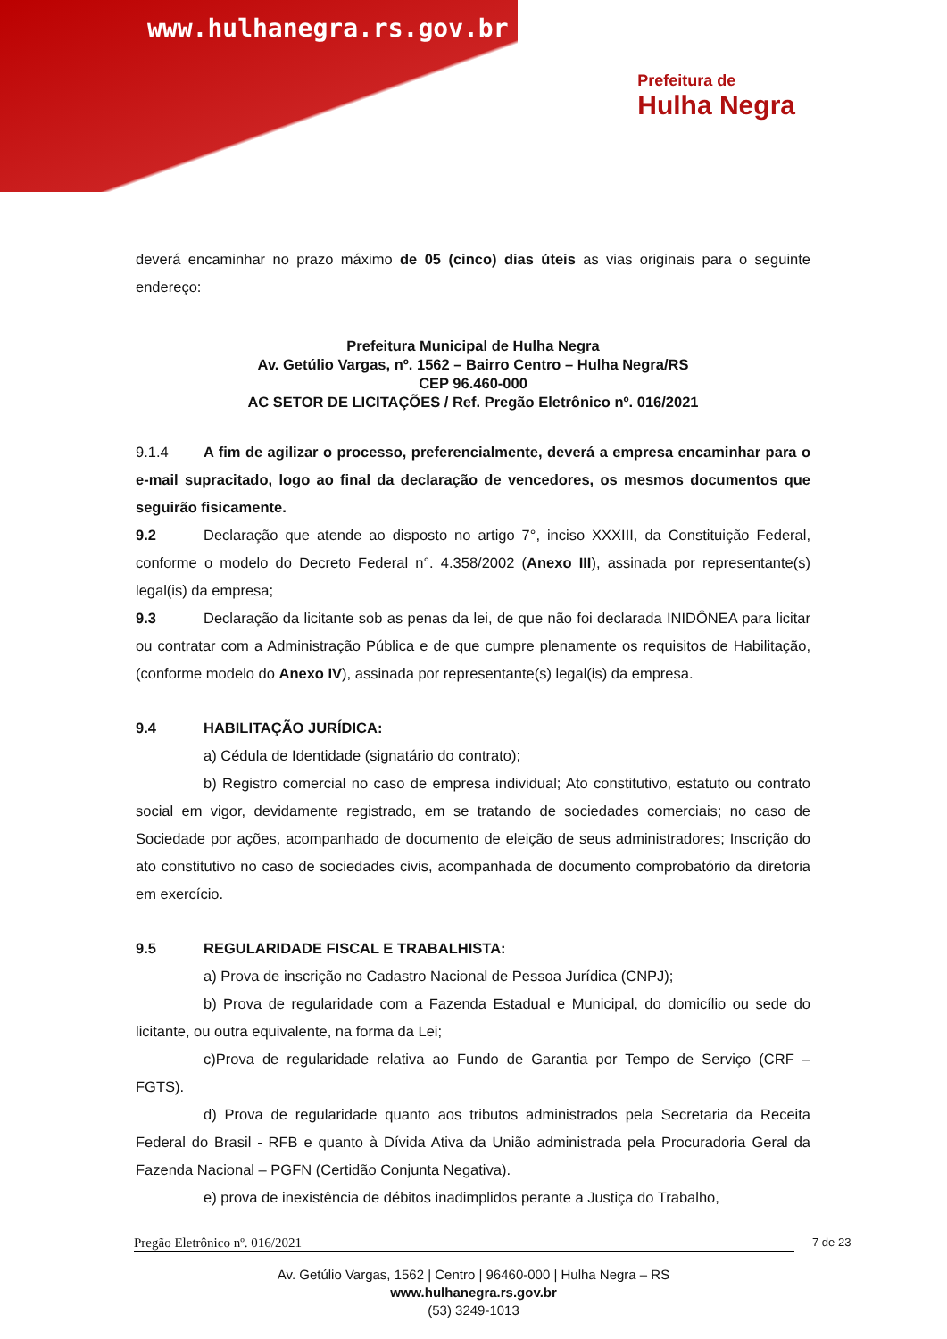www.hulhanegra.rs.gov.br
Prefeitura de
Hulha Negra
deverá encaminhar no prazo máximo de 05 (cinco) dias úteis as vias originais para o seguinte endereço:
Prefeitura Municipal de Hulha Negra
Av. Getúlio Vargas, nº. 1562 – Bairro Centro – Hulha Negra/RS
CEP 96.460-000
AC SETOR DE LICITAÇÕES / Ref. Pregão Eletrônico nº. 016/2021
9.1.4 A fim de agilizar o processo, preferencialmente, deverá a empresa encaminhar para o e-mail supracitado, logo ao final da declaração de vencedores, os mesmos documentos que seguirão fisicamente.
9.2 Declaração que atende ao disposto no artigo 7°, inciso XXXIII, da Constituição Federal, conforme o modelo do Decreto Federal n°. 4.358/2002 (Anexo III), assinada por representante(s) legal(is) da empresa;
9.3 Declaração da licitante sob as penas da lei, de que não foi declarada INIDÔNEA para licitar ou contratar com a Administração Pública e de que cumpre plenamente os requisitos de Habilitação, (conforme modelo do Anexo IV), assinada por representante(s) legal(is) da empresa.
9.4 HABILITAÇÃO JURÍDICA:
a) Cédula de Identidade (signatário do contrato);
b) Registro comercial no caso de empresa individual; Ato constitutivo, estatuto ou contrato social em vigor, devidamente registrado, em se tratando de sociedades comerciais; no caso de Sociedade por ações, acompanhado de documento de eleição de seus administradores; Inscrição do ato constitutivo no caso de sociedades civis, acompanhada de documento comprobatório da diretoria em exercício.
9.5 REGULARIDADE FISCAL E TRABALHISTA:
a) Prova de inscrição no Cadastro Nacional de Pessoa Jurídica (CNPJ);
b) Prova de regularidade com a Fazenda Estadual e Municipal, do domicílio ou sede do licitante, ou outra equivalente, na forma da Lei;
c)Prova de regularidade relativa ao Fundo de Garantia por Tempo de Serviço (CRF – FGTS).
d) Prova de regularidade quanto aos tributos administrados pela Secretaria da Receita Federal do Brasil - RFB e quanto à Dívida Ativa da União administrada pela Procuradoria Geral da Fazenda Nacional – PGFN (Certidão Conjunta Negativa).
e) prova de inexistência de débitos inadimplidos perante a Justiça do Trabalho,
Pregão Eletrônico nº. 016/2021 7 de 23
Av. Getúlio Vargas, 1562 | Centro | 96460-000 | Hulha Negra – RS
www.hulhanegra.rs.gov.br
(53) 3249-1013